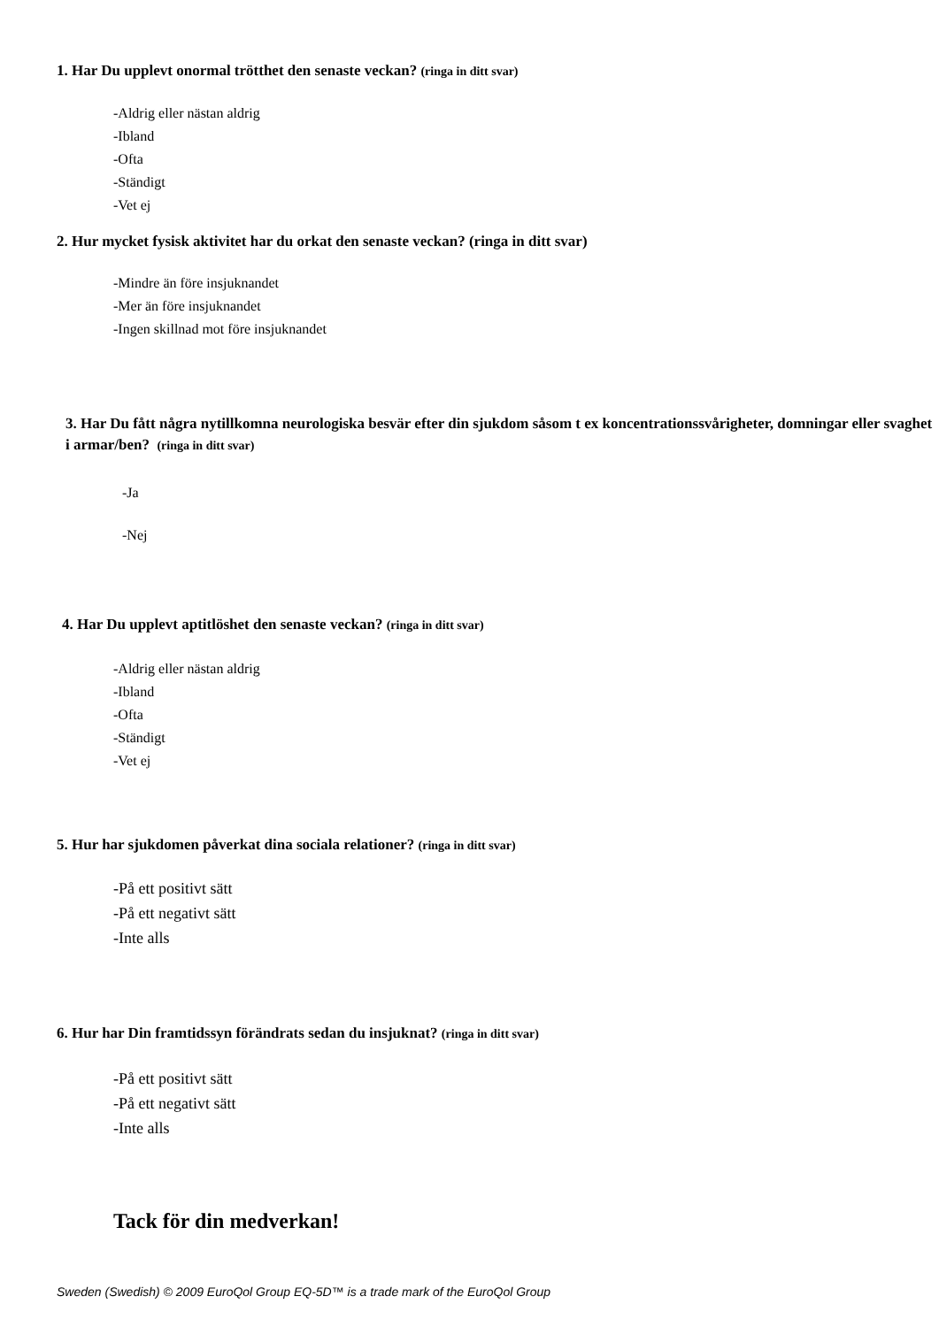1. Har Du upplevt onormal trötthet den senaste veckan? (ringa in ditt svar)
-Aldrig eller nästan aldrig
-Ibland
-Ofta
-Ständigt
-Vet ej
2. Hur mycket fysisk aktivitet har du orkat den senaste veckan? (ringa in ditt svar)
-Mindre än före insjuknandet
-Mer än före insjuknandet
-Ingen skillnad mot före insjuknandet
3. Har Du fått några nytillkomna neurologiska besvär efter din sjukdom såsom t ex koncentrationssvårigheter, domningar eller svaghet i armar/ben? (ringa in ditt svar)
-Ja
-Nej
4. Har Du upplevt aptitlöshet den senaste veckan? (ringa in ditt svar)
-Aldrig eller nästan aldrig
-Ibland
-Ofta
-Ständigt
-Vet ej
5. Hur har sjukdomen påverkat dina sociala relationer? (ringa in ditt svar)
-På ett positivt sätt
-På ett negativt sätt
-Inte alls
6. Hur har Din framtidssyn förändrats sedan du insjuknat? (ringa in ditt svar)
-På ett positivt sätt
-På ett negativt sätt
-Inte alls
Tack för din medverkan!
Sweden (Swedish) © 2009 EuroQol Group EQ-5D™ is a trade mark of the EuroQol Group